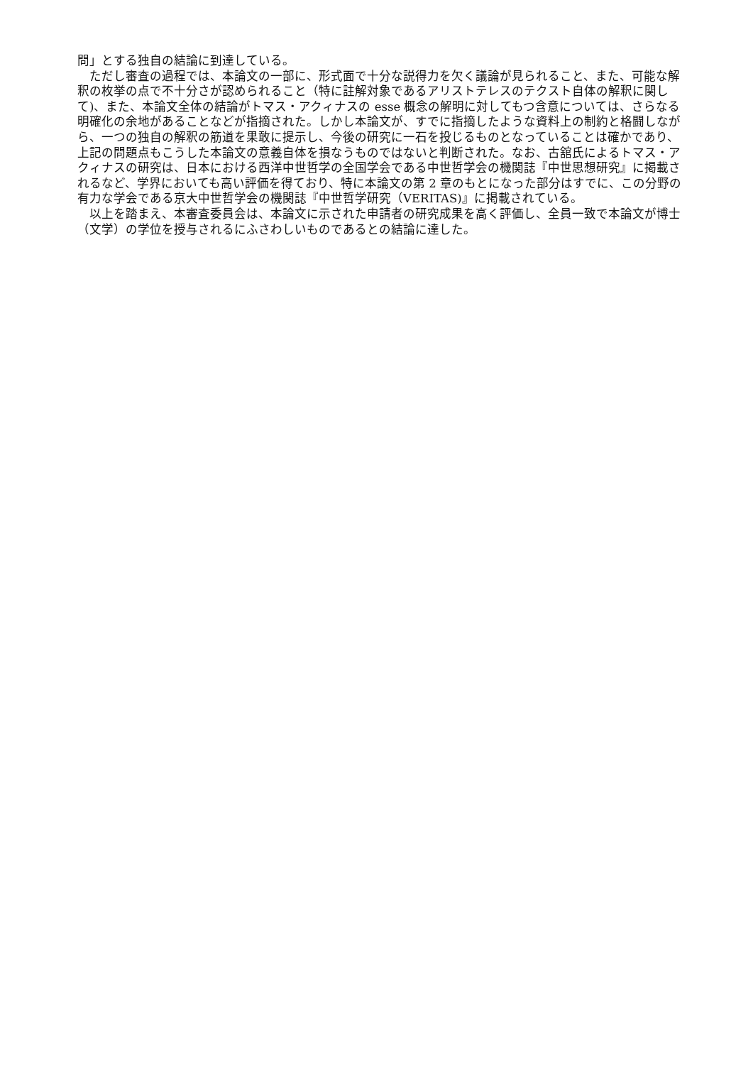問」とする独自の結論に到達している。
ただし審査の過程では、本論文の一部に、形式面で十分な説得力を欠く議論が見られること、また、可能な解釈の枚挙の点で不十分さが認められること（特に註解対象であるアリストテレスのテクスト自体の解釈に関して)、また、本論文全体の結論がトマス・アクィナスの esse 概念の解明に対してもつ含意については、さらなる明確化の余地があることなどが指摘された。しかし本論文が、すでに指摘したような資料上の制約と格闘しながら、一つの独自の解釈の筋道を果敢に提示し、今後の研究に一石を投じるものとなっていることは確かであり、上記の問題点もこうした本論文の意義自体を損なうものではないと判断された。なお、古舘氏によるトマス・アクィナスの研究は、日本における西洋中世哲学の全国学会である中世哲学会の機関誌『中世思想研究』に掲載されるなど、学界においても高い評価を得ており、特に本論文の第 2 章のもとになった部分はすでに、この分野の有力な学会である京大中世哲学会の機関誌『中世哲学研究（VERITAS)』に掲載されている。
以上を踏まえ、本審査委員会は、本論文に示された申請者の研究成果を高く評価し、全員一致で本論文が博士（文学）の学位を授与されるにふさわしいものであるとの結論に達した。